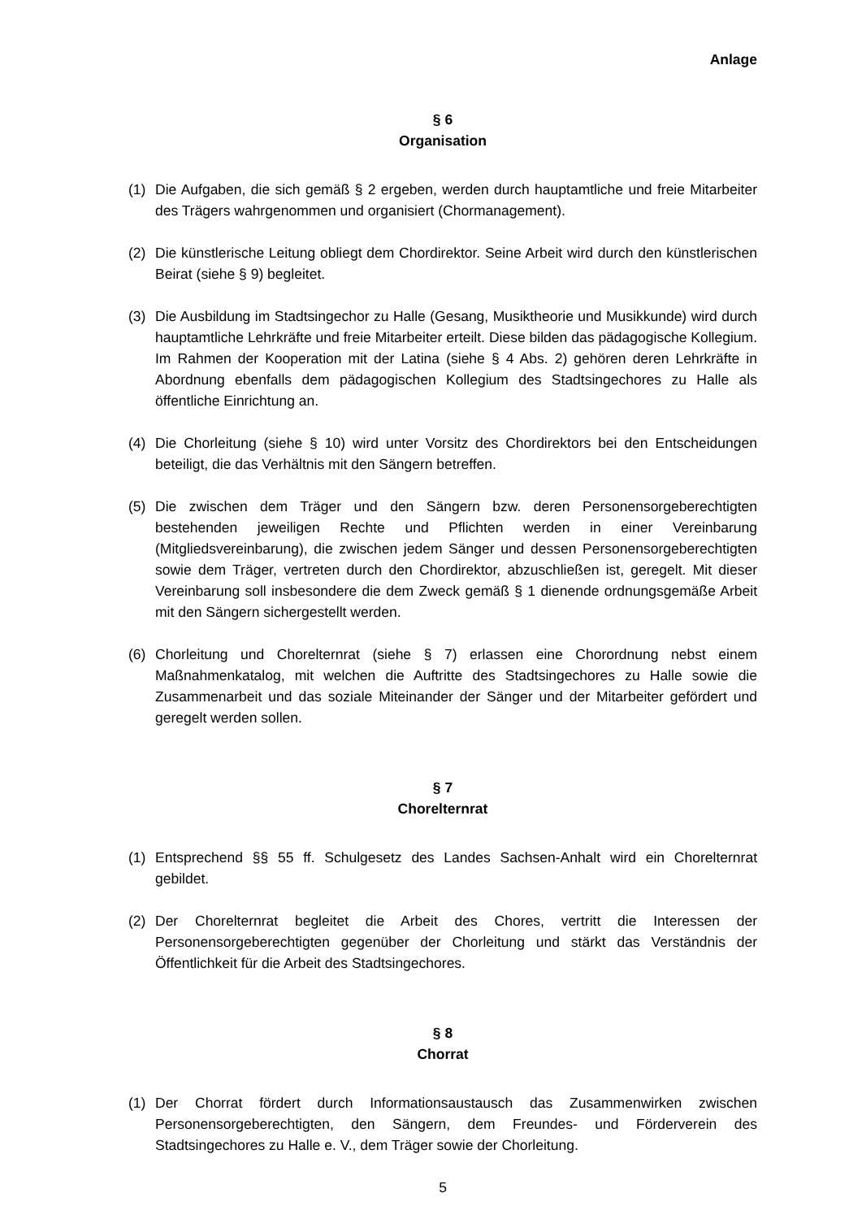Anlage
§ 6
Organisation
(1) Die Aufgaben, die sich gemäß § 2 ergeben, werden durch hauptamtliche und freie Mitarbeiter des Trägers wahrgenommen und organisiert (Chormanagement).
(2) Die künstlerische Leitung obliegt dem Chordirektor. Seine Arbeit wird durch den künstlerischen Beirat (siehe § 9) begleitet.
(3) Die Ausbildung im Stadtsingechor zu Halle (Gesang, Musiktheorie und Musikkunde) wird durch hauptamtliche Lehrkräfte und freie Mitarbeiter erteilt. Diese bilden das pädagogische Kollegium. Im Rahmen der Kooperation mit der Latina (siehe § 4 Abs. 2) gehören deren Lehrkräfte in Abordnung ebenfalls dem pädagogischen Kollegium des Stadtsingechores zu Halle als öffentliche Einrichtung an.
(4) Die Chorleitung (siehe § 10) wird unter Vorsitz des Chordirektors bei den Entscheidungen beteiligt, die das Verhältnis mit den Sängern betreffen.
(5) Die zwischen dem Träger und den Sängern bzw. deren Personensorgeberechtigten bestehenden jeweiligen Rechte und Pflichten werden in einer Vereinbarung (Mitgliedsvereinbarung), die zwischen jedem Sänger und dessen Personensorgeberechtigten sowie dem Träger, vertreten durch den Chordirektor, abzuschließen ist, geregelt. Mit dieser Vereinbarung soll insbesondere die dem Zweck gemäß § 1 dienende ordnungsgemäße Arbeit mit den Sängern sichergestellt werden.
(6) Chorleitung und Chorelternrat (siehe § 7) erlassen eine Chorordnung nebst einem Maßnahmenkatalog, mit welchen die Auftritte des Stadtsingechores zu Halle sowie die Zusammenarbeit und das soziale Miteinander der Sänger und der Mitarbeiter gefördert und geregelt werden sollen.
§ 7
Chorelternrat
(1) Entsprechend §§ 55 ff. Schulgesetz des Landes Sachsen-Anhalt wird ein Chorelternrat gebildet.
(2) Der Chorelternrat begleitet die Arbeit des Chores, vertritt die Interessen der Personensorgeberechtigten gegenüber der Chorleitung und stärkt das Verständnis der Öffentlichkeit für die Arbeit des Stadtsingechores.
§ 8
Chorrat
(1) Der Chorrat fördert durch Informationsaustausch das Zusammenwirken zwischen Personensorgeberechtigten, den Sängern, dem Freundes- und Förderverein des Stadtsingechores zu Halle e. V., dem Träger sowie der Chorleitung.
5